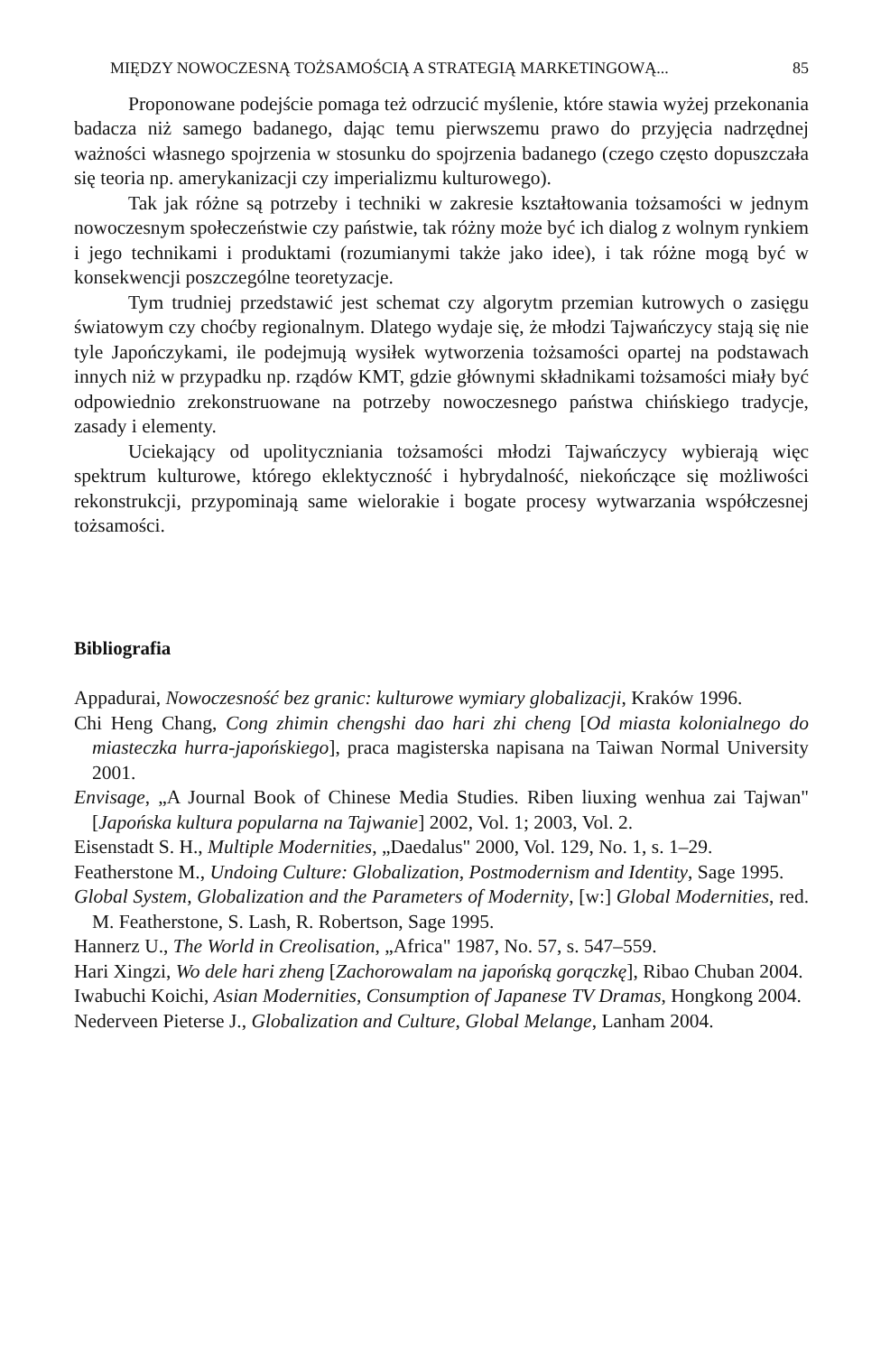MIĘDZY NOWOCZESNĄ TOŻSAMOŚCIĄ A STRATEGIĄ MARKETINGOWĄ... 85
Proponowane podejście pomaga też odrzucić myślenie, które stawia wyżej przekonania badacza niż samego badanego, dając temu pierwszemu prawo do przyjęcia nadrzędnej ważności własnego spojrzenia w stosunku do spojrzenia badanego (czego często dopuszczała się teoria np. amerykanizacji czy imperializmu kulturowego).
Tak jak różne są potrzeby i techniki w zakresie kształtowania tożsamości w jednym nowoczesnym społeczeństwie czy państwie, tak różny może być ich dialog z wolnym rynkiem i jego technikami i produktami (rozumianymi także jako idee), i tak różne mogą być w konsekwencji poszczególne teoretyzacje.
Tym trudniej przedstawić jest schemat czy algorytm przemian kutrowych o zasięgu światowym czy choćby regionalnym. Dlatego wydaje się, że młodzi Tajwańczycy stają się nie tyle Japończykami, ile podejmują wysiłek wytworzenia tożsamości opartej na podstawach innych niż w przypadku np. rządów KMT, gdzie głównymi składnikami tożsamości miały być odpowiednio zrekonstruowane na potrzeby nowoczesnego państwa chińskiego tradycje, zasady i elementy.
Uciekający od upolityczniania tożsamości młodzi Tajwańczycy wybierają więc spektrum kulturowe, którego eklektyczność i hybrydalność, niekończące się możliwości rekonstrukcji, przypominają same wielorakie i bogate procesy wytwarzania współczesnej tożsamości.
Bibliografia
Appadurai, Nowoczesność bez granic: kulturowe wymiary globalizacji, Kraków 1996.
Chi Heng Chang, Cong zhimin chengshi dao hari zhi cheng [Od miasta kolonialnego do miasteczka hurra-japońskiego], praca magisterska napisana na Taiwan Normal University 2001.
Envisage, „A Journal Book of Chinese Media Studies. Riben liuxing wenhua zai Tajwan" [Japońska kultura popularna na Tajwanie] 2002, Vol. 1; 2003, Vol. 2.
Eisenstadt S. H., Multiple Modernities, „Daedalus" 2000, Vol. 129, No. 1, s. 1–29.
Featherstone M., Undoing Culture: Globalization, Postmodernism and Identity, Sage 1995.
Global System, Globalization and the Parameters of Modernity, [w:] Global Modernities, red. M. Featherstone, S. Lash, R. Robertson, Sage 1995.
Hannerz U., The World in Creolisation, „Africa" 1987, No. 57, s. 547–559.
Hari Xingzi, Wo dele hari zheng [Zachorowalam na japońską gorączkę], Ribao Chuban 2004.
Iwabuchi Koichi, Asian Modernities, Consumption of Japanese TV Dramas, Hongkong 2004.
Nederveen Pieterse J., Globalization and Culture, Global Melange, Lanham 2004.